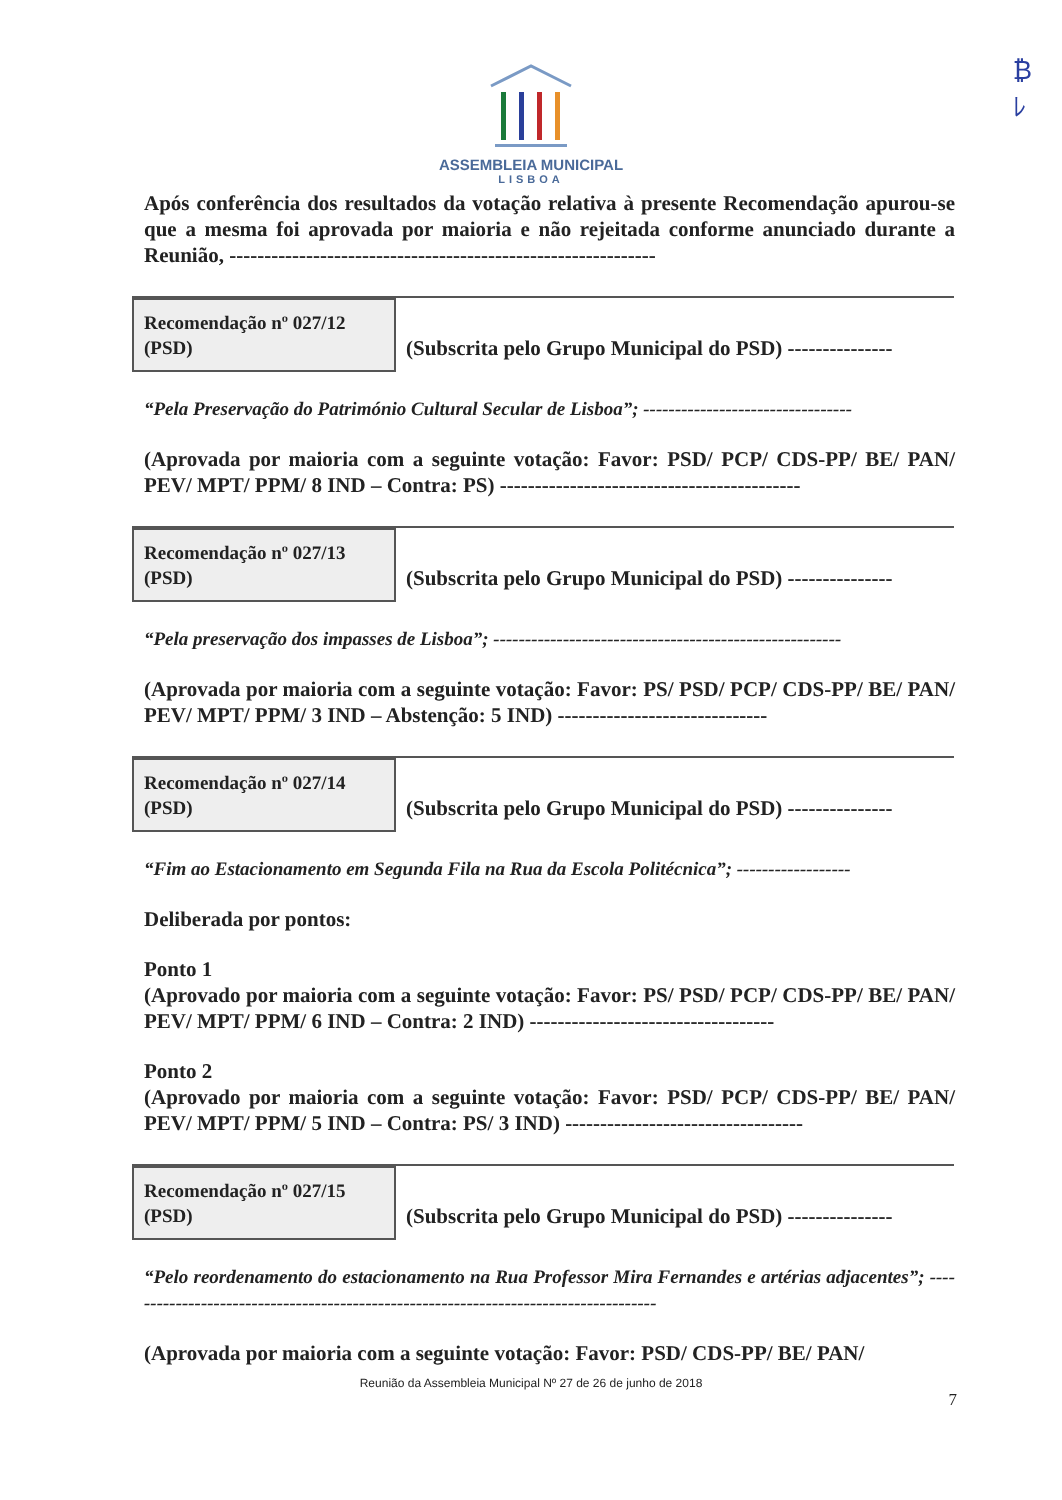₿
ﾚ
ASSEMBLEIA MUNICIPAL
LISBOA
Após conferência dos resultados da votação relativa à presente Recomendação apurou-se que a mesma foi aprovada por maioria e não rejeitada conforme anunciado durante a Reunião, -------------------------------------------------------------
Recomendação nº 027/12
(PSD)
(Subscrita pelo Grupo Municipal do PSD) ---------------
“Pela Preservação do Património Cultural Secular de Lisboa”; ---------------------------------
(Aprovada por maioria com a seguinte votação: Favor: PSD/ PCP/ CDS-PP/ BE/ PAN/ PEV/ MPT/ PPM/ 8 IND – Contra: PS) -------------------------------------------
Recomendação nº 027/13
(PSD)
(Subscrita pelo Grupo Municipal do PSD) ---------------
“Pela preservação dos impasses de Lisboa”; -------------------------------------------------------
(Aprovada por maioria com a seguinte votação: Favor: PS/ PSD/ PCP/ CDS-PP/ BE/ PAN/ PEV/ MPT/ PPM/ 3 IND – Abstenção: 5 IND) ------------------------------
Recomendação nº 027/14
(PSD)
(Subscrita pelo Grupo Municipal do PSD) ---------------
“Fim ao Estacionamento em Segunda Fila na Rua da Escola Politécnica”; ------------------
Deliberada por pontos:
Ponto 1
(Aprovado por maioria com a seguinte votação: Favor: PS/ PSD/ PCP/ CDS-PP/ BE/ PAN/ PEV/ MPT/ PPM/ 6 IND – Contra: 2 IND) -----------------------------------
Ponto 2
(Aprovado por maioria com a seguinte votação: Favor: PSD/ PCP/ CDS-PP/ BE/ PAN/ PEV/ MPT/ PPM/ 5 IND – Contra: PS/ 3 IND) ----------------------------------
Recomendação nº 027/15
(PSD)
(Subscrita pelo Grupo Municipal do PSD) ---------------
“Pelo reordenamento do estacionamento na Rua Professor Mira Fernandes e artérias adjacentes”; -------------------------------------------------------------------------------------
(Aprovada por maioria com a seguinte votação: Favor: PSD/ CDS-PP/ BE/ PAN/
Reunião da Assembleia Municipal Nº 27 de 26 de junho de 2018
7